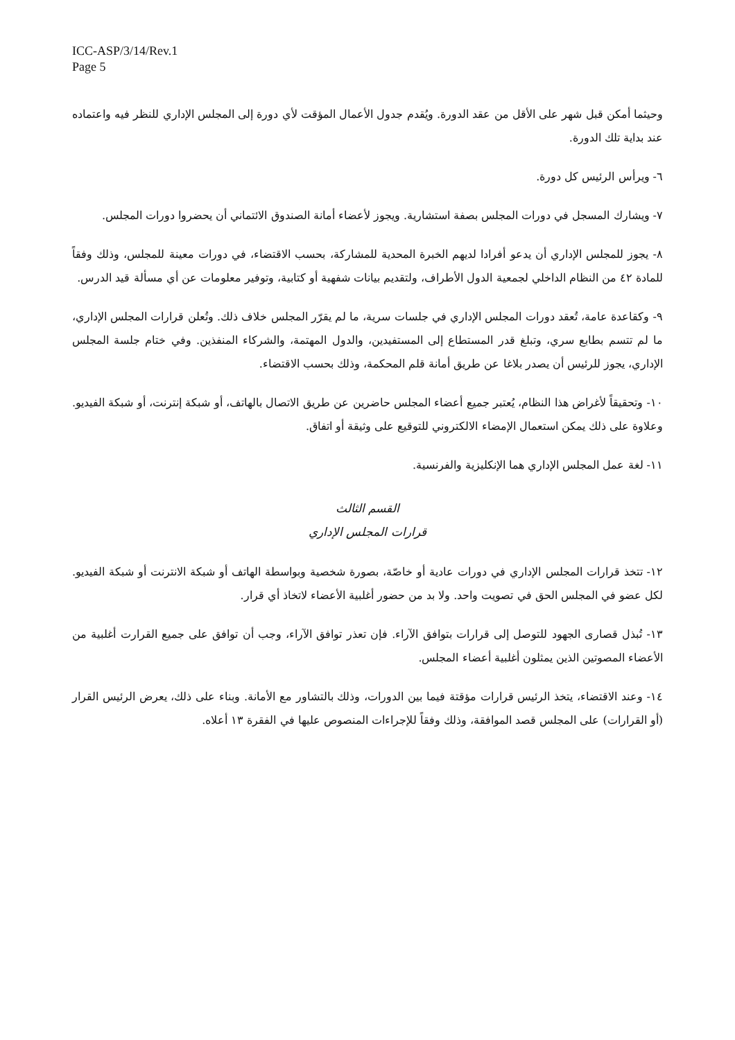ICC-ASP/3/14/Rev.1
Page 5
وحيثما أمكن قبل شهر على الأقل من عقد الدورة. ويُقدم جدول الأعمال المؤقت لأي دورة إلى المجلس الإداري للنظر فيه واعتماده عند بداية تلك الدورة.
٦- ويرأس الرئيس كل دورة.
٧- ويشارك المسجل في دورات المجلس بصفة استشارية. ويجوز لأعضاء أمانة الصندوق الائتماني أن يحضروا دورات المجلس.
٨- يجوز للمجلس الإداري أن يدعو أفرادا لديهم الخبرة المحدية للمشاركة، بحسب الاقتضاء، في دورات معينة للمجلس، وذلك وفقاً للمادة ٤٢ من النظام الداخلي لجمعية الدول الأطراف، ولتقديم بيانات شفهية أو كتابية، وتوفير معلومات عن أي مسألة قيد الدرس.
٩- وكقاعدة عامة، تُعقد دورات المجلس الإداري في جلسات سرية، ما لم يقرّر المجلس خلاف ذلك. وتُعلن قرارات المجلس الإداري، ما لم تتسم بطابع سري، وتبلغ قدر المستطاع إلى المستفيدين، والدول المهتمة، والشركاء المنفذين. وفي ختام جلسة المجلس الإداري، يجوز للرئيس أن يصدر بلاغا عن طريق أمانة قلم المحكمة، وذلك بحسب الاقتضاء.
١٠- وتحقيقاً لأغراض هذا النظام، يُعتبر جميع أعضاء المجلس حاضرين عن طريق الاتصال بالهاتف، أو شبكة إنترنت، أو شبكة الفيديو. وعلاوة على ذلك يمكن استعمال الإمضاء الالكتروني للتوقيع على وثيقة أو اتفاق.
١١- لغة عمل المجلس الإداري هما الإنكليزية والفرنسية.
القسم الثالث
قرارات المجلس الإداري
١٢- تتخذ قرارات المجلس الإداري في دورات عادية أو خاصّة، بصورة شخصية وبواسطة الهاتف أو شبكة الانترنت أو شبكة الفيديو. لكل عضو في المجلس الحق في تصويت واحد. ولا بد من حضور أغلبية الأعضاء لاتخاذ أي قرار.
١٣- تُبذل قصارى الجهود للتوصل إلى قرارات بتوافق الآراء. فإن تعذر توافق الآراء، وجب أن توافق على جميع القرارت أغلبية من الأعضاء المصوتين الذين يمثلون أغلبية أعضاء المجلس.
١٤- وعند الاقتضاء، يتخذ الرئيس قرارات مؤقتة فيما بين الدورات، وذلك بالتشاور مع الأمانة. وبناء على ذلك، يعرض الرئيس القرار (أو القرارات) على المجلس قصد الموافقة، وذلك وفقاً للإجراءات المنصوص عليها في الفقرة ١٣ أعلاه.